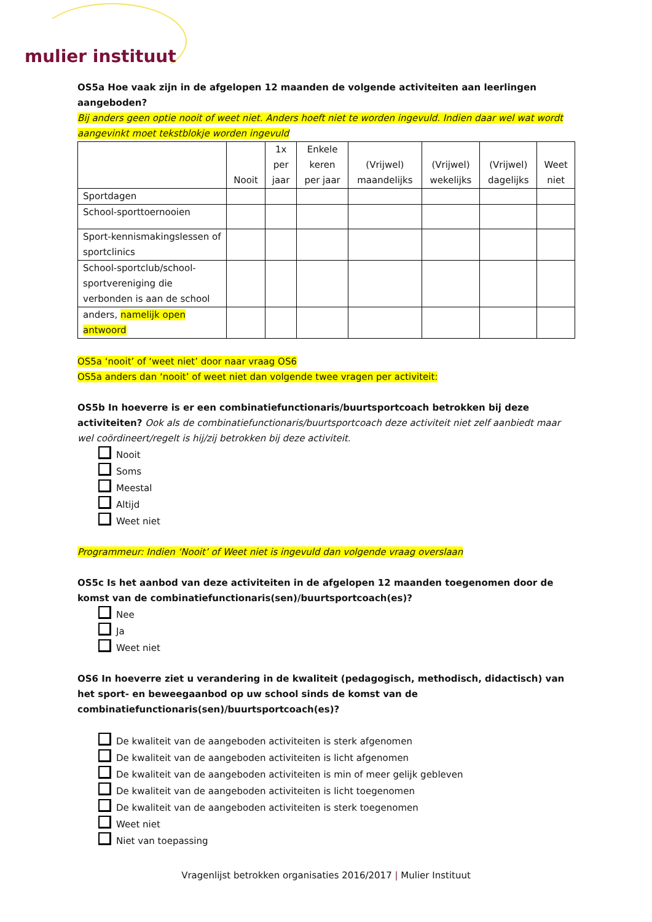mulier instituut
OS5a Hoe vaak zijn in de afgelopen 12 maanden de volgende activiteiten aan leerlingen aangeboden?
Bij anders geen optie nooit of weet niet. Anders hoeft niet te worden ingevuld. Indien daar wel wat wordt aangevinkt moet tekstblokje worden ingevuld
| | Nooit | 1x per jaar | Enkele keren per jaar | (Vrijwel) maandelijks | (Vrijwel) wekelijks | (Vrijwel) dagelijks | Weet niet |
| --- | --- | --- | --- | --- | --- | --- | --- |
| Sportdagen | | | | | | | |
| School-sporttoernooien | | | | | | | |
| Sport-kennismakingslessen of sportclinics | | | | | | | |
| School-sportclub/school-sportvereniging die verbonden is aan de school | | | | | | | |
| anders, namelijk open antwoord | | | | | | | |
OS5a ‘nooit’ of ‘weet niet’ door naar vraag OS6
OS5a anders dan ‘nooit’ of weet niet dan volgende twee vragen per activiteit:
OS5b In hoeverre is er een combinatiefunctionaris/buurtsportcoach betrokken bij deze activiteiten? Ook als de combinatiefunctionaris/buurtsportcoach deze activiteit niet zelf aanbiedt maar wel coördineert/regelt is hij/zij betrokken bij deze activiteit.
Nooit
Soms
Meestal
Altijd
Weet niet
Programmeur: Indien ‘Nooit’ of Weet niet is ingevuld dan volgende vraag overslaan
OS5c Is het aanbod van deze activiteiten in de afgelopen 12 maanden toegenomen door de komst van de combinatiefunctionaris(sen)/buurtsportcoach(es)?
Nee
Ja
Weet niet
OS6 In hoeverre ziet u verandering in de kwaliteit (pedagogisch, methodisch, didactisch) van het sport- en beweegaanbod op uw school sinds de komst van de combinatiefunctionaris(sen)/buurtsportcoach(es)?
De kwaliteit van de aangeboden activiteiten is sterk afgenomen
De kwaliteit van de aangeboden activiteiten is licht afgenomen
De kwaliteit van de aangeboden activiteiten is min of meer gelijk gebleven
De kwaliteit van de aangeboden activiteiten is licht toegenomen
De kwaliteit van de aangeboden activiteiten is sterk toegenomen
Weet niet
Niet van toepassing
Vragenlijst betrokken organisaties 2016/2017 | Mulier Instituut